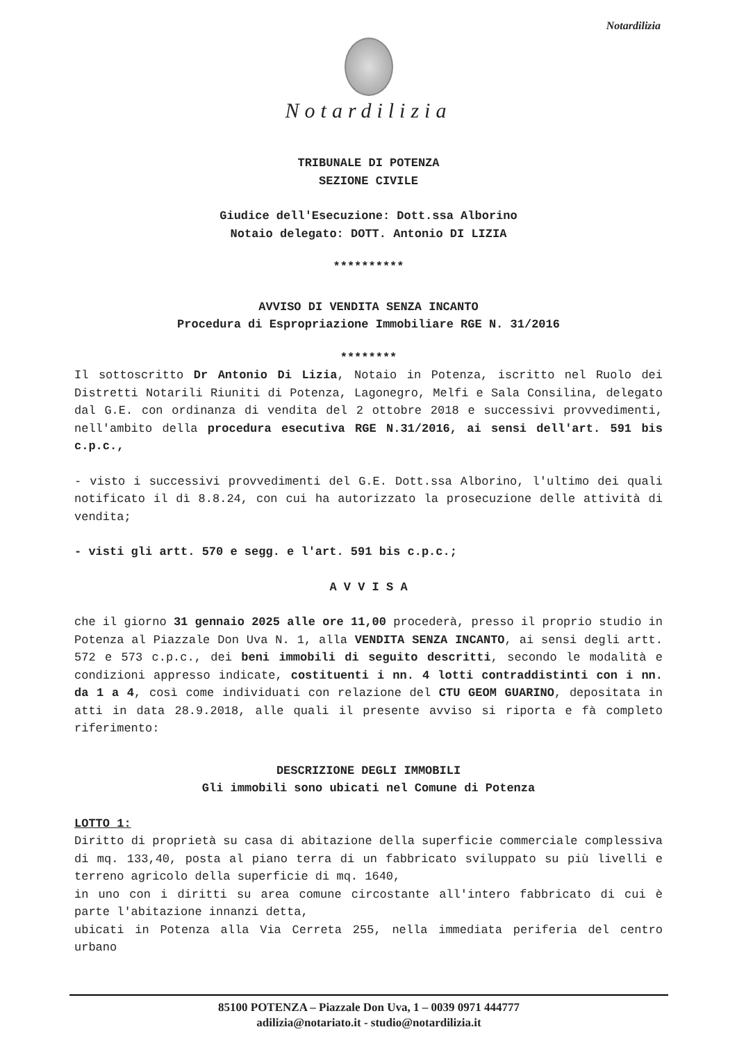Notardilizia
Notardilizia
TRIBUNALE DI POTENZA
SEZIONE CIVILE
Giudice dell'Esecuzione: Dott.ssa Alborino
Notaio delegato: DOTT. Antonio DI LIZIA
**********
AVVISO DI VENDITA SENZA INCANTO
Procedura di Espropriazione Immobiliare RGE N. 31/2016
********
Il sottoscritto Dr Antonio Di Lizia, Notaio in Potenza, iscritto nel Ruolo dei Distretti Notarili Riuniti di Potenza, Lagonegro, Melfi e Sala Consilina, delegato dal G.E. con ordinanza di vendita del 2 ottobre 2018 e successivi provvedimenti, nell'ambito della procedura esecutiva RGE N.31/2016, ai sensi dell'art. 591 bis c.p.c.,
- visto i successivi provvedimenti del G.E. Dott.ssa Alborino, l'ultimo dei quali notificato il dì 8.8.24, con cui ha autorizzato la prosecuzione delle attività di vendita;
- visti gli artt. 570 e segg. e l'art. 591 bis c.p.c.;
A V V I S A
che il giorno 31 gennaio 2025 alle ore 11,00 procederà, presso il proprio studio in Potenza al Piazzale Don Uva N. 1, alla VENDITA SENZA INCANTO, ai sensi degli artt. 572 e 573 c.p.c., dei beni immobili di seguito descritti, secondo le modalità e condizioni appresso indicate, costituenti i nn. 4 lotti contraddistinti con i nn. da 1 a 4, così come individuati con relazione del CTU GEOM GUARINO, depositata in atti in data 28.9.2018, alle quali il presente avviso si riporta e fà completo riferimento:
DESCRIZIONE DEGLI IMMOBILI
Gli immobili sono ubicati nel Comune di Potenza
LOTTO 1:
Diritto di proprietà su casa di abitazione della superficie commerciale complessiva di mq. 133,40, posta al piano terra di un fabbricato sviluppato su più livelli e terreno agricolo della superficie di mq. 1640,
in uno con i diritti su area comune circostante all'intero fabbricato di cui è parte l'abitazione innanzi detta,
ubicati in Potenza alla Via Cerreta 255, nella immediata periferia del centro urbano
85100 POTENZA – Piazzale Don Uva, 1 – 0039 0971 444777
adilizia@notariato.it - studio@notardilizia.it